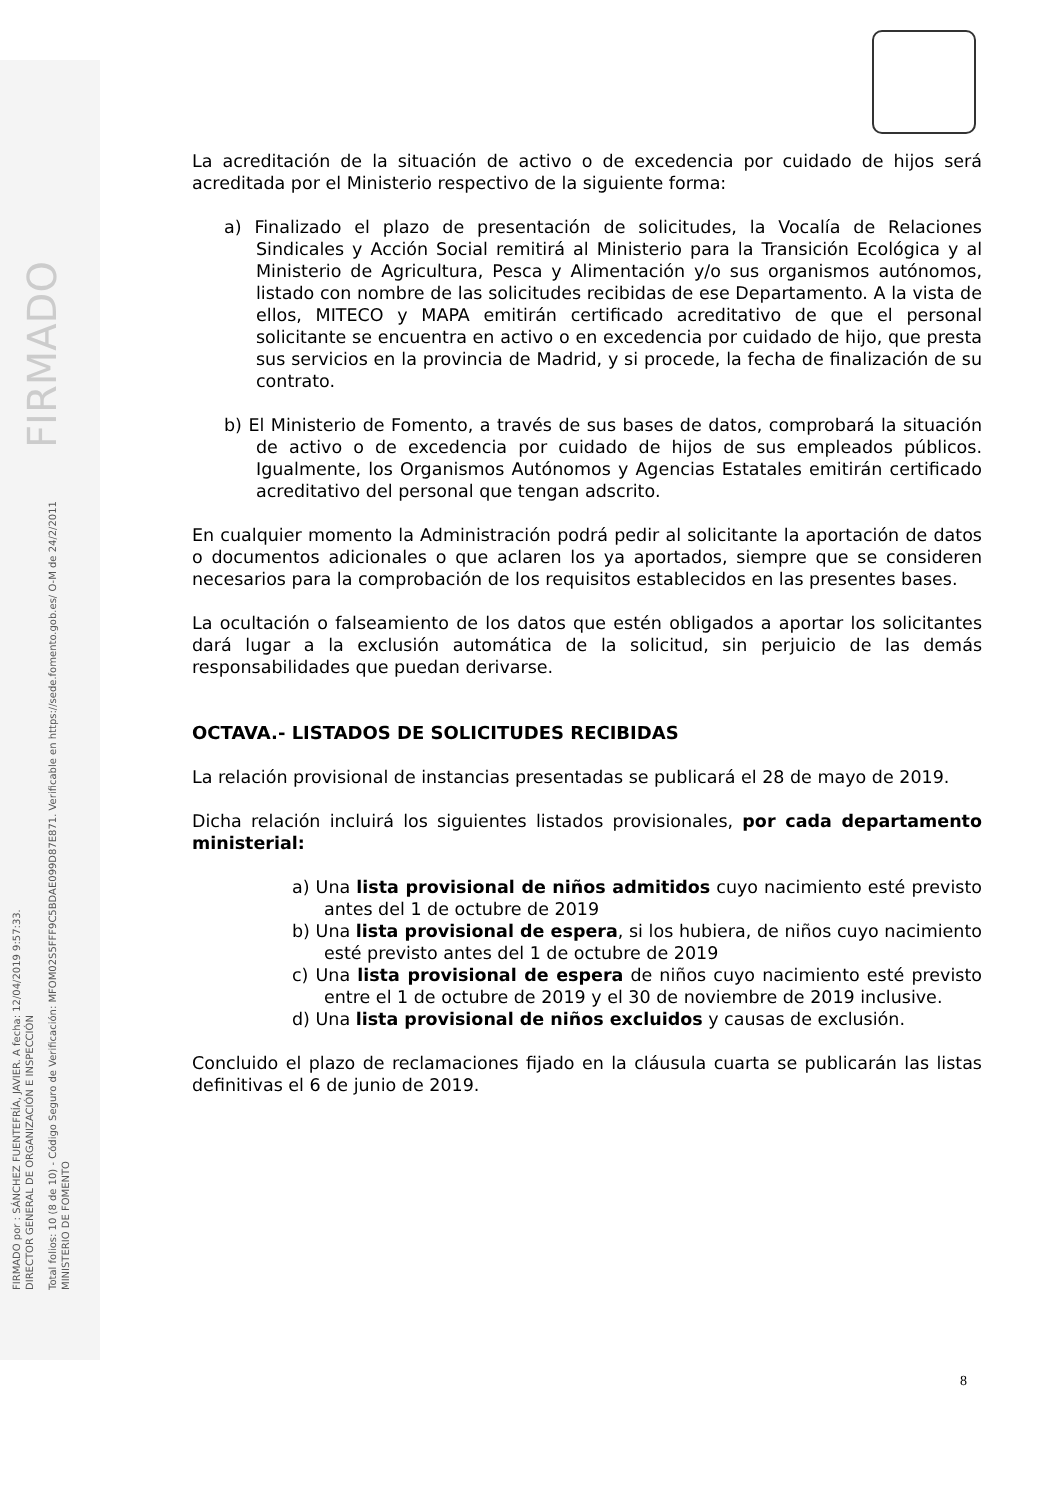FIRMADO por : SÁNCHEZ FUENTEFRÍA, JAVIER. A fecha: 12/04/2019 9:57:33.
DIRECTOR GENERAL DE ORGANIZACIÓN E INSPECCIÓN
Total folios: 10 (8 de 10) - Código Seguro de Verificación: MFOM02S5FFF9C5BDAE099D87E871. Verificable en https://sede.fomento.gob.es/ O-M de 24/2/2011 FIRMADO
MINISTERIO DE FOMENTO
La acreditación de la situación de activo o de excedencia por cuidado de hijos será acreditada por el Ministerio respectivo de la siguiente forma:
a) Finalizado el plazo de presentación de solicitudes, la Vocalía de Relaciones Sindicales y Acción Social remitirá al Ministerio para la Transición Ecológica y al Ministerio de Agricultura, Pesca y Alimentación y/o sus organismos autónomos, listado con nombre de las solicitudes recibidas de ese Departamento. A la vista de ellos, MITECO y MAPA emitirán certificado acreditativo de que el personal solicitante se encuentra en activo o en excedencia por cuidado de hijo, que presta sus servicios en la provincia de Madrid, y si procede, la fecha de finalización de su contrato.
b) El Ministerio de Fomento, a través de sus bases de datos, comprobará la situación de activo o de excedencia por cuidado de hijos de sus empleados públicos. Igualmente, los Organismos Autónomos y Agencias Estatales emitirán certificado acreditativo del personal que tengan adscrito.
En cualquier momento la Administración podrá pedir al solicitante la aportación de datos o documentos adicionales o que aclaren los ya aportados, siempre que se consideren necesarios para la comprobación de los requisitos establecidos en las presentes bases.
La ocultación o falseamiento de los datos que estén obligados a aportar los solicitantes dará lugar a la exclusión automática de la solicitud, sin perjuicio de las demás responsabilidades que puedan derivarse.
OCTAVA.- LISTADOS DE SOLICITUDES RECIBIDAS
La relación provisional de instancias presentadas se publicará el 28 de mayo de 2019.
Dicha relación incluirá los siguientes listados provisionales, por cada departamento ministerial:
a) Una lista provisional de niños admitidos cuyo nacimiento esté previsto antes del 1 de octubre de 2019
b) Una lista provisional de espera, si los hubiera, de niños cuyo nacimiento esté previsto antes del 1 de octubre de 2019
c) Una lista provisional de espera de niños cuyo nacimiento esté previsto entre el 1 de octubre de 2019 y el 30 de noviembre de 2019 inclusive.
d) Una lista provisional de niños excluidos y causas de exclusión.
Concluido el plazo de reclamaciones fijado en la cláusula cuarta se publicarán las listas definitivas el 6 de junio de 2019.
8